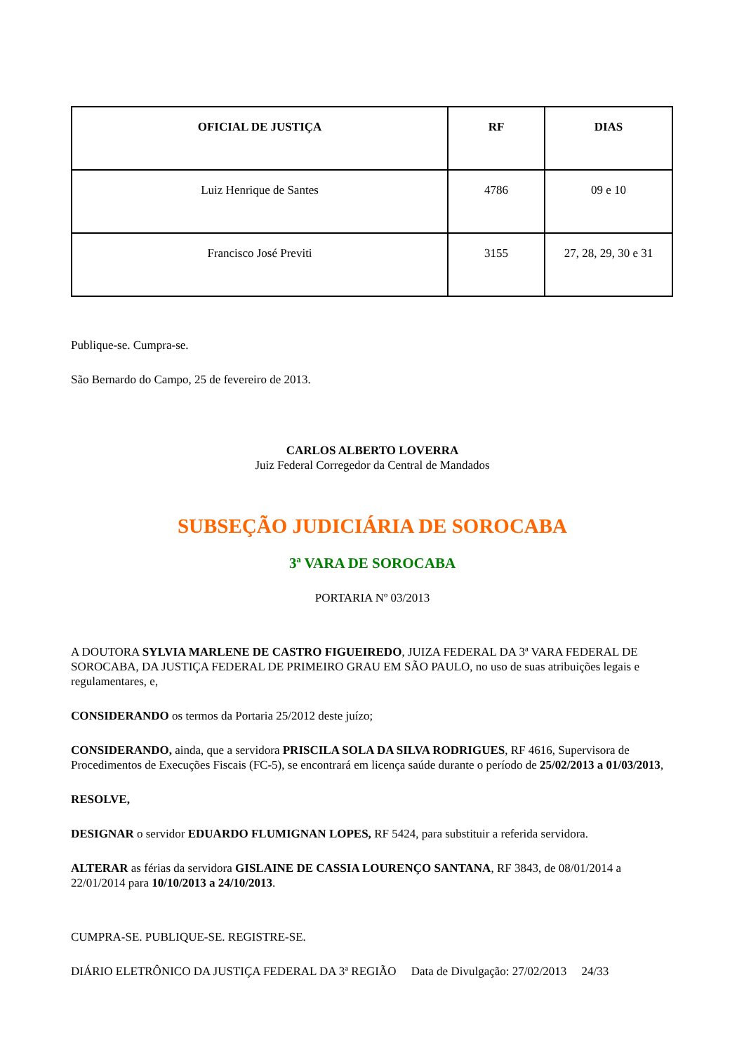| OFICIAL DE JUSTIÇA | RF | DIAS |
| --- | --- | --- |
| Luiz Henrique de Santes | 4786 | 09 e 10 |
| Francisco José Previti | 3155 | 27, 28, 29, 30 e 31 |
Publique-se. Cumpra-se.
São Bernardo do Campo, 25 de fevereiro de 2013.
CARLOS ALBERTO LOVERRA
Juiz Federal Corregedor da Central de Mandados
SUBSEÇÃO JUDICIÁRIA DE SOROCABA
3ª VARA DE SOROCABA
PORTARIA Nº 03/2013
A DOUTORA SYLVIA MARLENE DE CASTRO FIGUEIREDO, JUIZA FEDERAL DA 3ª VARA FEDERAL DE SOROCABA, DA JUSTIÇA FEDERAL DE PRIMEIRO GRAU EM SÃO PAULO, no uso de suas atribuições legais e regulamentares, e,
CONSIDERANDO os termos da Portaria 25/2012 deste juízo;
CONSIDERANDO, ainda, que a servidora PRISCILA SOLA DA SILVA RODRIGUES, RF 4616, Supervisora de Procedimentos de Execuções Fiscais (FC-5), se encontrará em licença saúde durante o período de 25/02/2013 a 01/03/2013,
RESOLVE,
DESIGNAR o servidor EDUARDO FLUMIGNAN LOPES, RF 5424, para substituir a referida servidora.
ALTERAR as férias da servidora GISLAINE DE CASSIA LOURENÇO SANTANA, RF 3843, de 08/01/2014 a 22/01/2014 para 10/10/2013 a 24/10/2013.
CUMPRA-SE. PUBLIQUE-SE. REGISTRE-SE.
DIÁRIO ELETRÔNICO DA JUSTIÇA FEDERAL DA 3ª REGIÃO Data de Divulgação: 27/02/2013 24/33